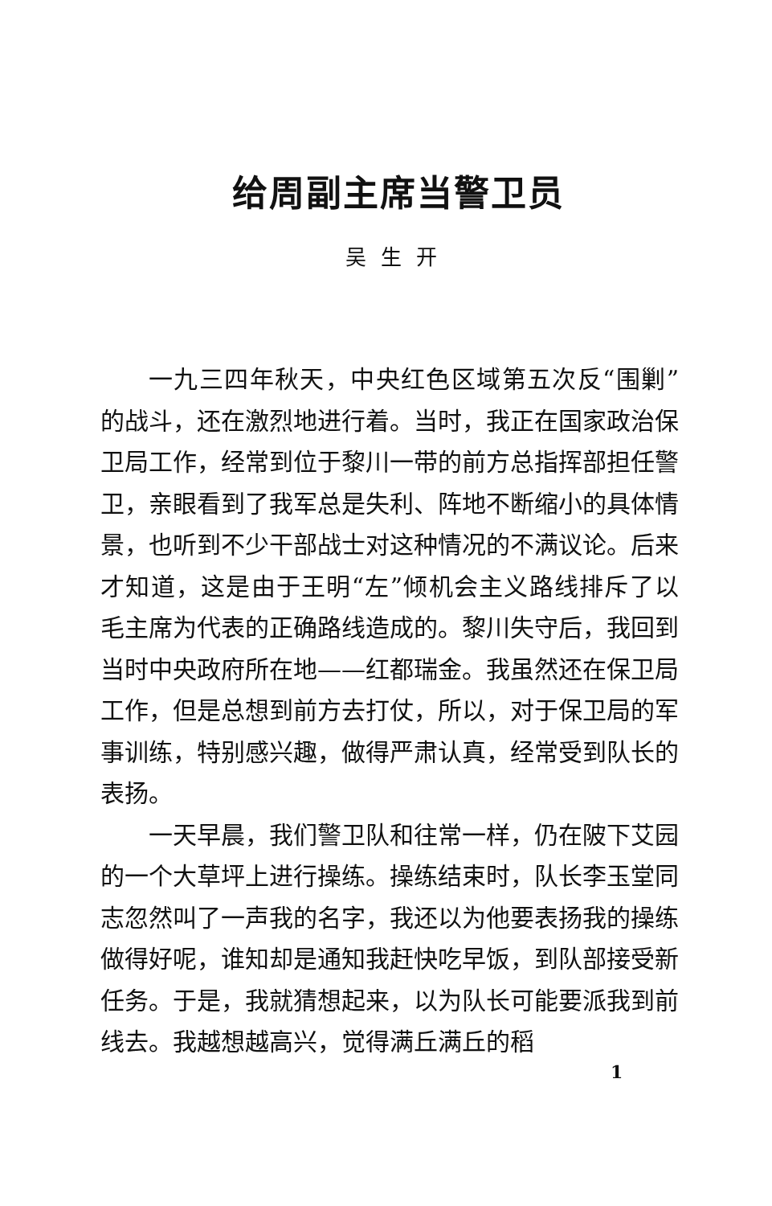给周副主席当警卫员
吴生开
一九三四年秋天，中央红色区域第五次反“围剿”的战斗，还在激烈地进行着。当时，我正在国家政治保卫局工作，经常到位于黎川一带的前方总指挥部担任警卫，亲眼看到了我军总是失利、阵地不断缩小的具体情景，也听到不少干部战士对这种情况的不满议论。后来才知道，这是由于王明“左”倾机会主义路线排斥了以毛主席为代表的正确路线造成的。黎川失守后，我回到当时中央政府所在地——红都瑞金。我虽然还在保卫局工作，但是总想到前方去打仗，所以，对于保卫局的军事训练，特别感兴趣，做得严肃认真，经常受到队长的表扬。
一天早晨，我们警卫队和往常一样，仍在陂下艾园的一个大草坪上进行操练。操练结束时，队长李玉堂同志忽然叫了一声我的名字，我还以为他要表扬我的操练做得好呢，谁知却是通知我赶快吃早饭，到队部接受新任务。于是，我就猜想起来，以为队长可能要派我到前线去。我越想越高兴，觉得满丘满丘的稻
1